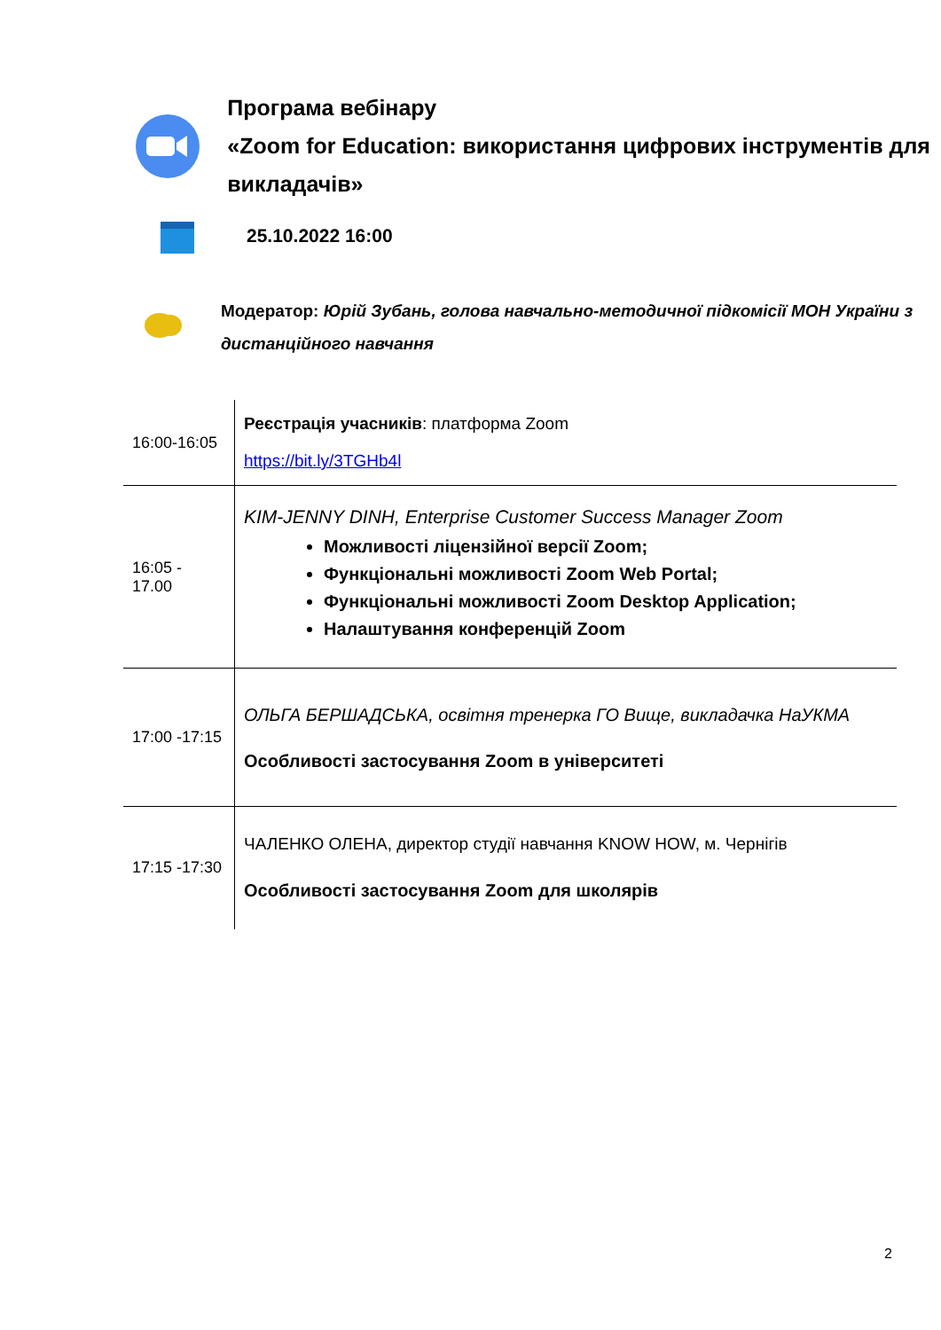Програма вебінару
«Zoom for Education: використання цифрових інструментів для викладачів»
25.10.2022 16:00
Модератор: Юрій Зубань, голова навчально-методичної підкомісії МОН України з дистанційного навчання
| 16:00-16:05 | Реєстрація учасників : платформа Zoom https://bit.ly/3TGHb4l |
| 16:05 - 17.00 | KIM-JENNY DINH, Enterprise Customer Success Manager Zoom Можливості ліцензійної версії Zoom; Функціональні можливості Zoom Web Portal; Функціональні можливості Zoom Desktop Application; Налаштування конференцій Zoom |
| 17:00 -17:15 | ОЛЬГА БЕРШАДСЬКА, освітня тренерка ГО Вище, викладачка НаУКМА Особливості застосування Zoom в університеті |
| 17:15 -17:30 | ЧАЛЕНКО ОЛЕНА, директор студії навчання KNOW HOW, м. Чернігів Особливості застосування Zoom для школярів |
2